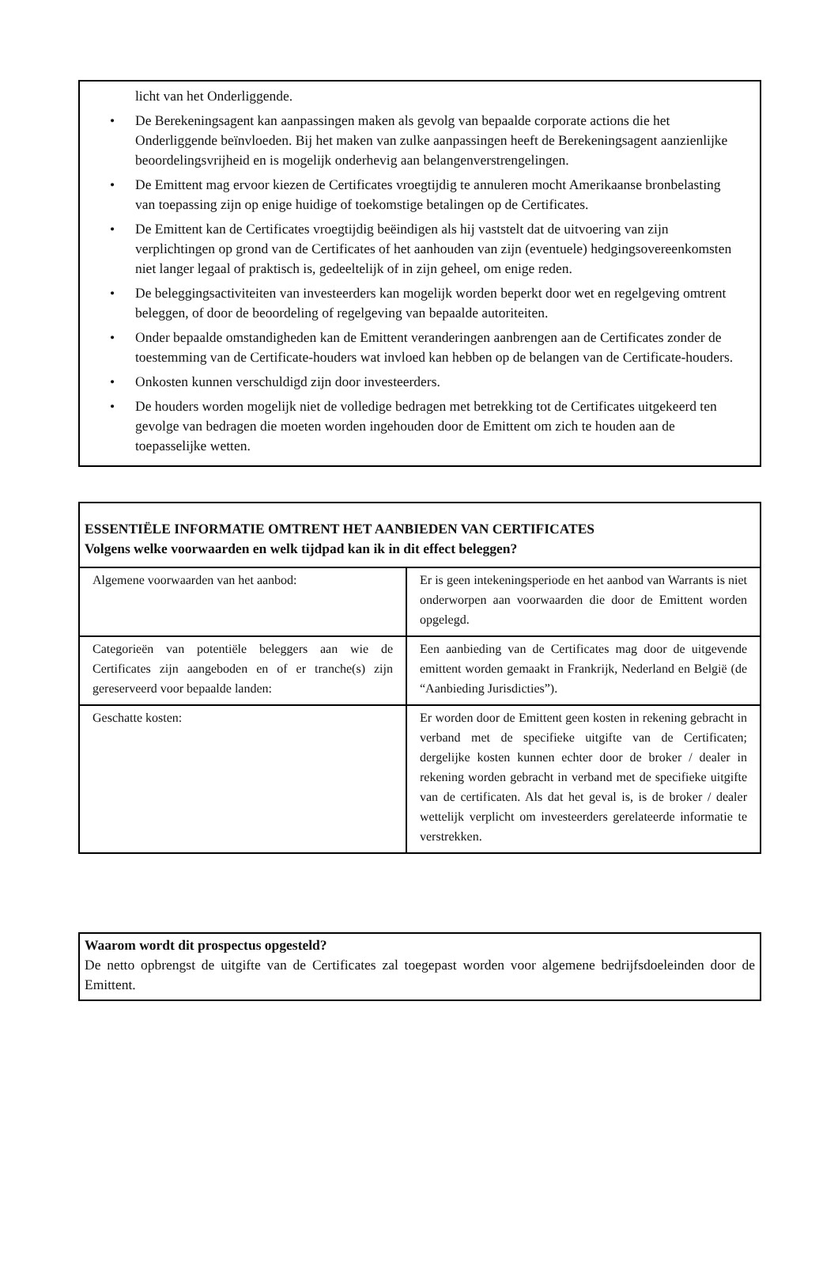licht van het Onderliggende.
• De Berekeningsagent kan aanpassingen maken als gevolg van bepaalde corporate actions die het Onderliggende beïnvloeden. Bij het maken van zulke aanpassingen heeft de Berekeningsagent aanzienlijke beoordelingsvrijheid en is mogelijk onderhevig aan belangenverstrengelingen.
• De Emittent mag ervoor kiezen de Certificates vroegtijdig te annuleren mocht Amerikaanse bronbelasting van toepassing zijn op enige huidige of toekomstige betalingen op de Certificates.
• De Emittent kan de Certificates vroegtijdig beëindigen als hij vaststelt dat de uitvoering van zijn verplichtingen op grond van de Certificates of het aanhouden van zijn (eventuele) hedgingsovereenkomsten niet langer legaal of praktisch is, gedeeltelijk of in zijn geheel, om enige reden.
• De beleggingsactiviteiten van investeerders kan mogelijk worden beperkt door wet en regelgeving omtrent beleggen, of door de beoordeling of regelgeving van bepaalde autoriteiten.
• Onder bepaalde omstandigheden kan de Emittent veranderingen aanbrengen aan de Certificates zonder de toestemming van de Certificate-houders wat invloed kan hebben op de belangen van de Certificate-houders.
• Onkosten kunnen verschuldigd zijn door investeerders.
• De houders worden mogelijk niet de volledige bedragen met betrekking tot de Certificates uitgekeerd ten gevolge van bedragen die moeten worden ingehouden door de Emittent om zich te houden aan de toepasselijke wetten.
ESSENTIËLE INFORMATIE OMTRENT HET AANBIEDEN VAN CERTIFICATES
Volgens welke voorwaarden en welk tijdpad kan ik in dit effect beleggen?
| Algemene voorwaarden van het aanbod: | Er is geen intekeningsperiode en het aanbod van Warrants is niet onderworpen aan voorwaarden die door de Emittent worden opgelegd. |
| Categorieën van potentiële beleggers aan wie de Certificates zijn aangeboden en of er tranche(s) zijn gereserveerd voor bepaalde landen: | Een aanbieding van de Certificates mag door de uitgevende emittent worden gemaakt in Frankrijk, Nederland en België (de “Aanbieding Jurisdicties”). |
| Geschatte kosten: | Er worden door de Emittent geen kosten in rekening gebracht in verband met de specifieke uitgifte van de Certificaten; dergelijke kosten kunnen echter door de broker / dealer in rekening worden gebracht in verband met de specifieke uitgifte van de certificaten. Als dat het geval is, is de broker / dealer wettelijk verplicht om investeerders gerelateerde informatie te verstrekken. |
Waarom wordt dit prospectus opgesteld?
De netto opbrengst de uitgifte van de Certificates zal toegepast worden voor algemene bedrijfsdoeleinden door de Emittent.